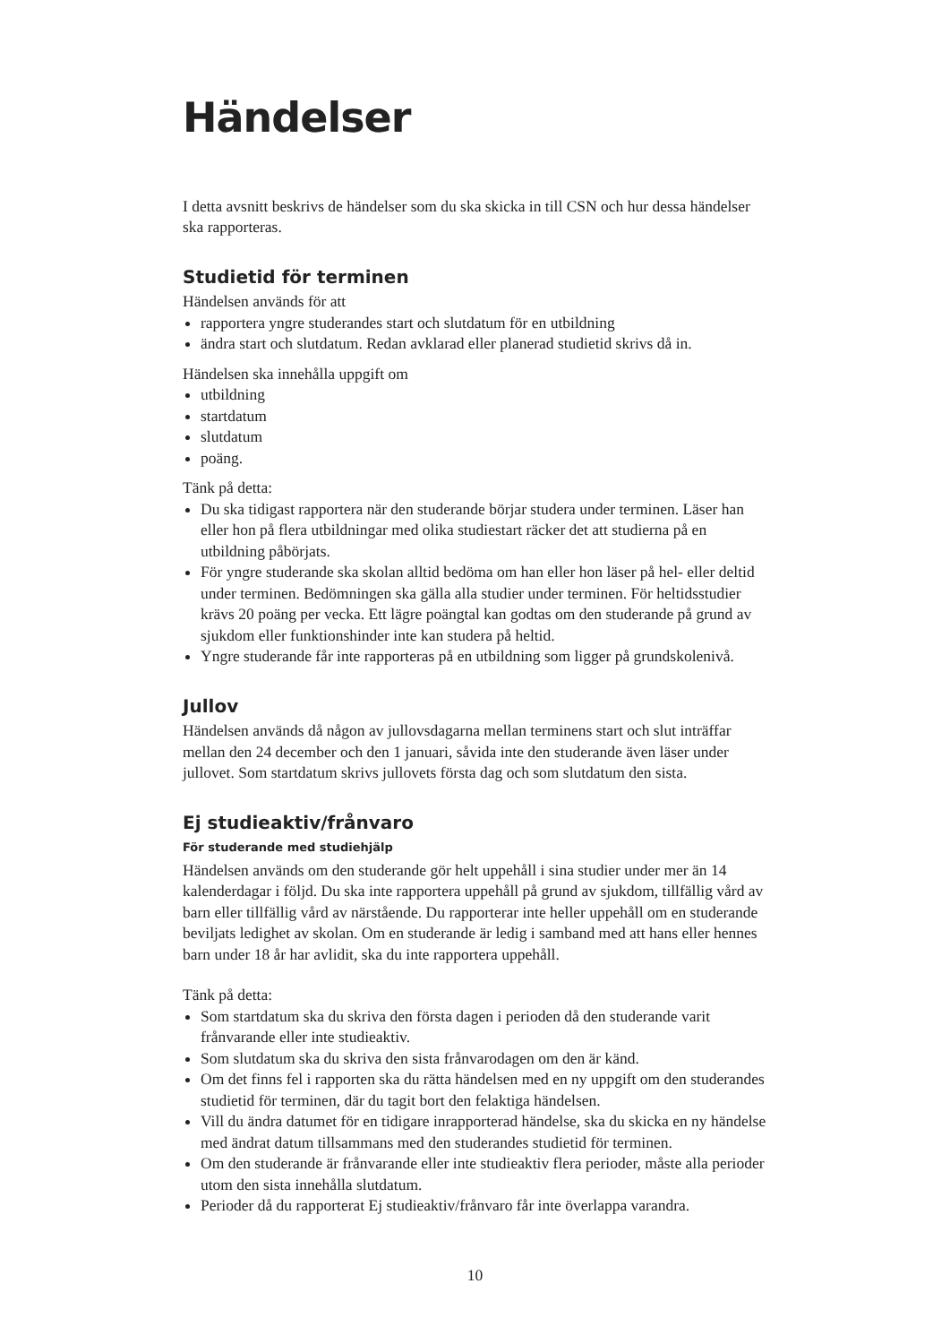Händelser
I detta avsnitt beskrivs de händelser som du ska skicka in till CSN och hur dessa händelser ska rapporteras.
Studietid för terminen
Händelsen används för att
rapportera yngre studerandes start och slutdatum för en utbildning
ändra start och slutdatum. Redan avklarad eller planerad studietid skrivs då in.
Händelsen ska innehålla uppgift om
utbildning
startdatum
slutdatum
poäng.
Tänk på detta:
Du ska tidigast rapportera när den studerande börjar studera under terminen. Läser han eller hon på flera utbildningar med olika studiestart räcker det att studierna på en utbildning påbörjats.
För yngre studerande ska skolan alltid bedöma om han eller hon läser på hel- eller deltid under terminen. Bedömningen ska gälla alla studier under terminen. För heltidsstudier krävs 20 poäng per vecka. Ett lägre poängtal kan godtas om den studerande på grund av sjukdom eller funktionshinder inte kan studera på heltid.
Yngre studerande får inte rapporteras på en utbildning som ligger på grundskolenivå.
Jullov
Händelsen används då någon av jullovsdagarna mellan terminens start och slut inträffar mellan den 24 december och den 1 januari, såvida inte den studerande även läser under jullovet. Som startdatum skrivs jullovets första dag och som slutdatum den sista.
Ej studieaktiv/frånvaro
För studerande med studiehjälp
Händelsen används om den studerande gör helt uppehåll i sina studier under mer än 14 kalenderdagar i följd. Du ska inte rapportera uppehåll på grund av sjukdom, tillfällig vård av barn eller tillfällig vård av närstående. Du rapporterar inte heller uppehåll om en studerande beviljats ledighet av skolan. Om en studerande är ledig i samband med att hans eller hennes barn under 18 år har avlidit, ska du inte rapportera uppehåll.
Tänk på detta:
Som startdatum ska du skriva den första dagen i perioden då den studerande varit frånvarande eller inte studieaktiv.
Som slutdatum ska du skriva den sista frånvarodagen om den är känd.
Om det finns fel i rapporten ska du rätta händelsen med en ny uppgift om den studerandes studietid för terminen, där du tagit bort den felaktiga händelsen.
Vill du ändra datumet för en tidigare inrapporterad händelse, ska du skicka en ny händelse med ändrat datum tillsammans med den studerandes studietid för terminen.
Om den studerande är frånvarande eller inte studieaktiv flera perioder, måste alla perioder utom den sista innehålla slutdatum.
Perioder då du rapporterat Ej studieaktiv/frånvaro får inte överlappa varandra.
10